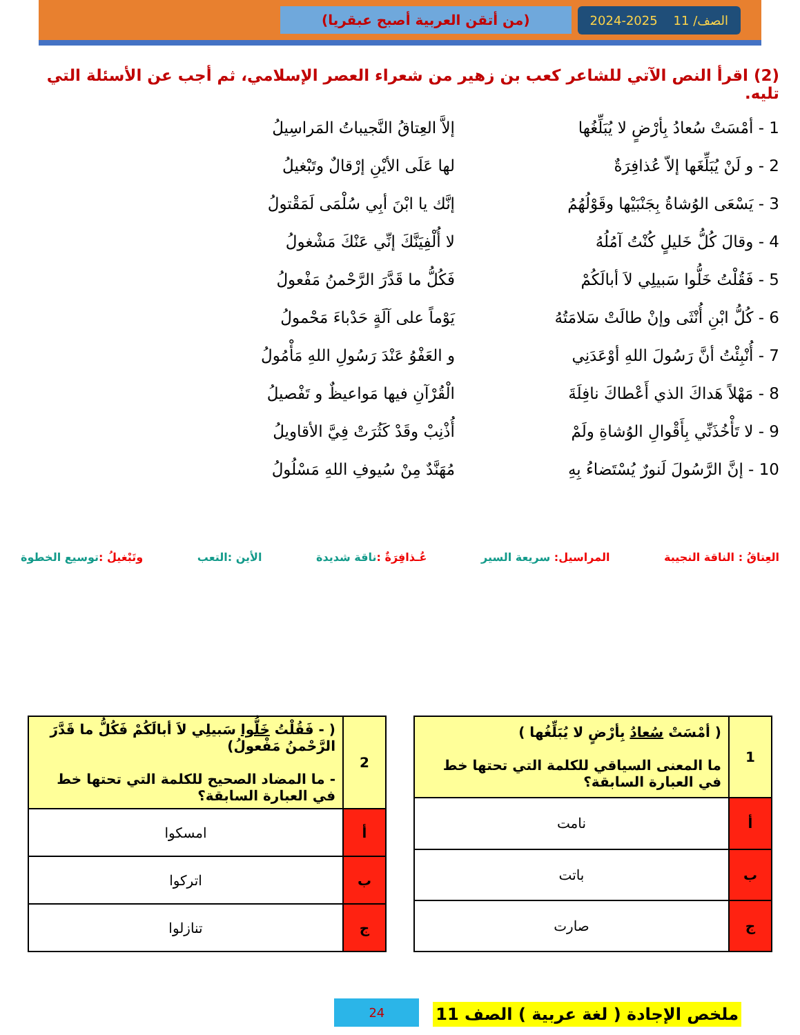الصف/ 11 2025-2024 (من أتقن العربية أصبح عبقريا)
(2) اقرأ النص الآتي للشاعر كعب بن زهير من شعراء العصر الإسلامي، ثم أجب عن الأسئلة التي تليه.
1 - أمْسَتْ سُعادُ بِأرْضٍ لا يُبَلِّغُها إلاَّ العِتاقُ النَّجيباتُ المَراسِيلُ
2 - و لَنْ يُبَلِّغَها إلاّ عُذافِرَةٌ لها عَلَى الأيْنِ إرْقالٌ وتَبْغيلُ
3 - يَسْعَى الوُشاةُ بِجَنْبَيْها وقَوْلُهُمُ إنَّك يا ابْنَ أبِي سُلْمَى لَمَقْتولُ
4 - وقالَ كُلُّ خَليلٍ كُنْتُ آمُلُهُ لا أُلْفِيَنَّكَ إنِّي عَنْكَ مَشْغولُ
5 - فَقُلْتُ خَلُّوا سَبيلِي لاَ أبالَكُمْ فَكُلُّ ما قَدَّرَ الرَّحْمنُ مَفْعولُ
6 - كُلُّ ابْنِ أُنْثَى وإنْ طالَتْ سَلامَتُهُ يَوْماً على آلَةٍ حَدْباءَ مَحْمولُ
7 - أُنْبِئْتُ أنَّ رَسُولَ اللهِ أوْعَدَنِي و العَفْوُ عَنْدَ رَسُولِ اللهِ مَأْمُولُ
8 - مَهْلاً هَداكَ الذي أَعْطاكَ نافِلَةَ الْقُرْآنِ فيها مَواعيظٌ و تَفْصيلُ
9 - لا تَأْخُذَنِّي بِأَقْوالِ الوُشاةِ ولَمْ أُذْنِبْ وقَدْ كَثُرَتْ فِيَّ الأقاويلُ
10 - إنَّ الرَّسُولَ لَنورٌ يُسْتَضاءُ بِهِ مُهَنَّدٌ مِنْ سُيوفِ اللهِ مَسْلُولُ
العِتاقُ : الناقة النجيبة المراسيل: سريعة السير عُـذافِرَةٌ : ناقة شديدة الأين :التعب وتَبْغيلُ : توسيع الخطوة
| 1 | ( أمْسَتْ سُعادُ بِأرْضٍ لا يُبَلِّغُها ) ما المعنى السياقي للكلمة التي تحتها خط في العبارة السابقة؟ |
| أ | نامت |
| ب | باتت |
| ج | صارت |
| 2 | ( - فَقُلْتُ خَلُّوا سَبيلِي لاَ أبالَكُمْ فَكُلُّ ما قَدَّرَ الرَّحْمنُ مَفْعولُ) - ما المضاد الصحيح للكلمة التي تحتها خط في العبارة السابقة؟ |
| أ | امسكوا |
| ب | اتركوا |
| ج | تنازلوا |
ملخص الإجادة ( لغة عربية ) الصف 11
24